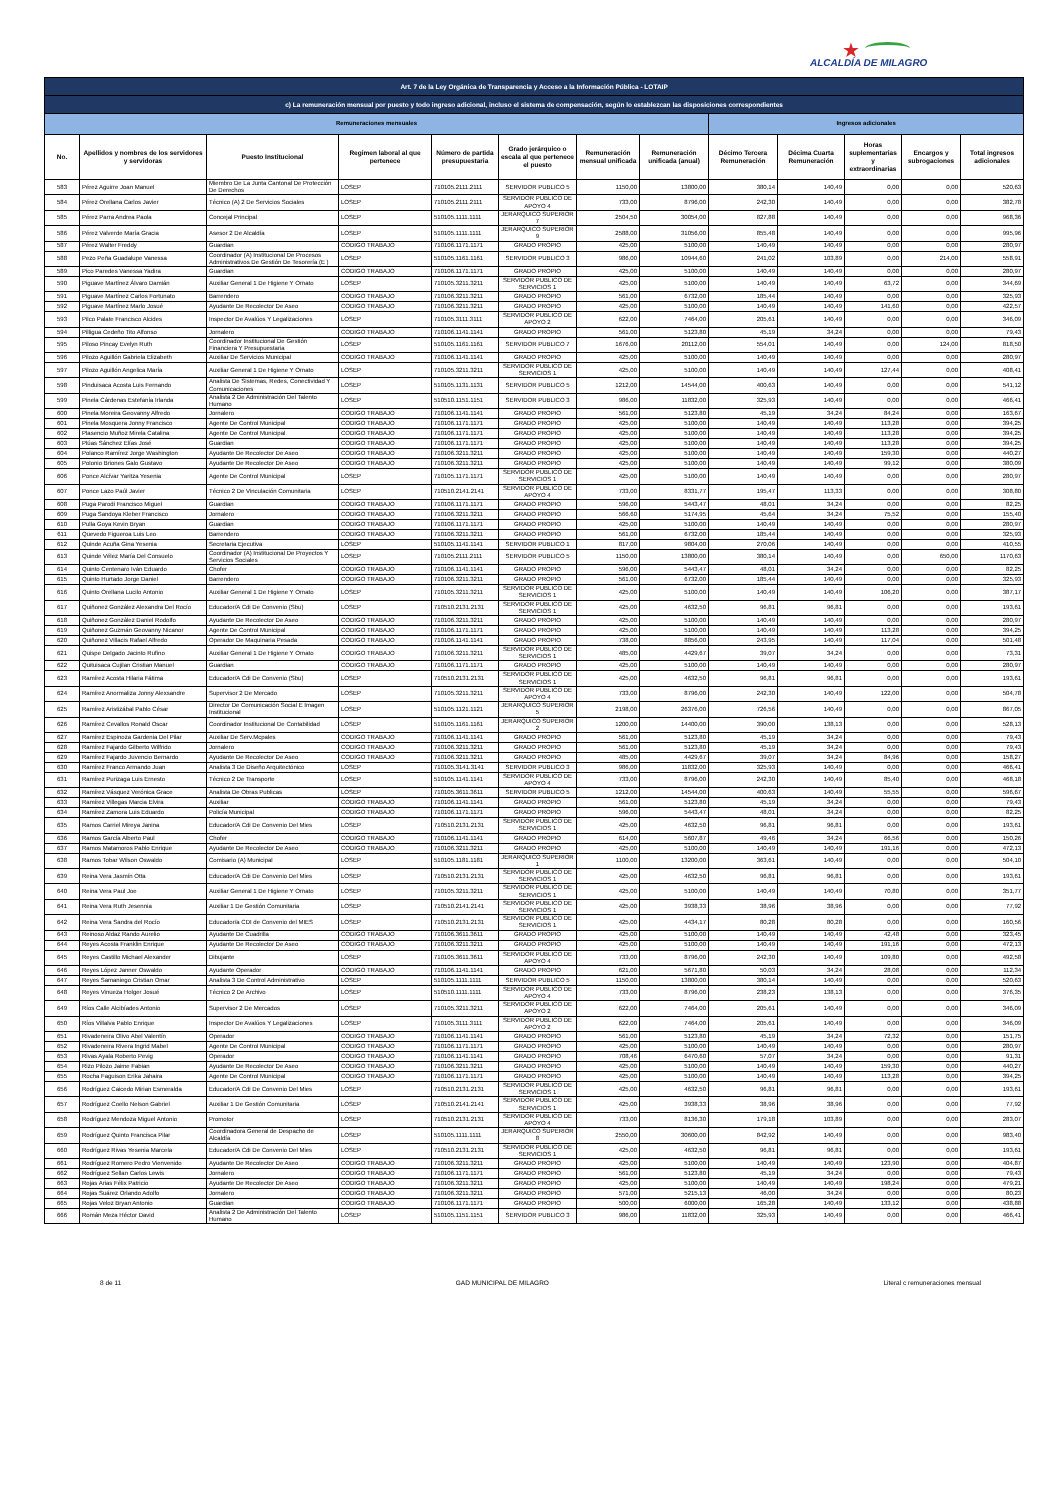★
ALCALDÍA DE MILAGRO
| Art. 7 de la Ley Orgánica de Transparencia y Acceso a la Información Pública - LOTAIP | | | | | | | | | | | | |
| --- | --- | --- | --- | --- | --- | --- | --- | --- | --- | --- | --- | --- |
| c) La remuneración mensual por puesto y todo ingreso adicional, incluso el sistema de compensación, según lo establezcan las disposiciones correspondientes | | | | | | | | | | | | |
| Remuneraciones mensuales | | | | | | | | Ingresos adicionales | | | | |
| No. | Apellidos y nombres de los servidores y servidoras | Puesto Institucional | Regimen laboral al que pertenece | Número de partida presupuestaria | Grado jerárquico o escala al que pertenece el puesto | Remuneración mensual unificada | Remuneración unificada (anual) | Décimo Tercera Remuneración | Décima Cuarta Remuneración | Horas suplementarias y extraordinarias | Encargos y subrogaciones | Total ingresos adicionales |
| 583 | Pérez Aguirre Joan Manuel | Miembro De La Junta Cantonal De Protección De Derechos | LOSEP | 710105.2111.2111 | SERVIDOR PUBLICO 5 | 1150,00 | 13800,00 | 380,14 | 140,49 | 0,00 | 0,00 | 520,63 |
| 584 | Pérez Orellana Carlos Javier | Técnico (A) 2 De Servicios Sociales | LOSEP | 710105.2111.2111 | SERVIDOR PUBLICO DE APOYO 4 | 733,00 | 8796,00 | 242,30 | 140,49 | 0,00 | 0,00 | 382,78 |
| 585 | Pérez Parra Andrea Paola | Concejal Principal | LOSEP | 510105.1111.1111 | JERARQUICO SUPERIOR 7 | 2504,50 | 30054,00 | 827,88 | 140,49 | 0,00 | 0,00 | 968,36 |
| 586 | Pérez Valverde María Gracia | Asesor 2 De Alcaldía | LOSEP | 510105.1111.1111 | JERARQUICO SUPERIOR 9 | 2588,00 | 31056,00 | 855,48 | 140,49 | 0,00 | 0,00 | 995,96 |
| 587 | Pérez Walter Freddy | Guardian | CODIGO TRABAJO | 710106.1171.1171 | GRADO PROPIO | 425,00 | 5100,00 | 140,49 | 140,49 | 0,00 | 0,00 | 280,97 |
| 588 | Pezo Peña Guadalupe Vanessa | Coordinador (A) Institucional De Procesos Administrativos De Gestión De Tesorería (E ) | LOSEP | 510105.1161.1161 | SERVIDOR PUBLICO 3 | 986,00 | 10944,60 | 241,02 | 103,89 | 0,00 | 214,00 | 558,91 |
| 589 | Pico Paredes Vanessa Yadira | Guardian | CODIGO TRABAJO | 710106.1171.1171 | GRADO PROPIO | 425,00 | 5100,00 | 140,49 | 140,49 | 0,00 | 0,00 | 280,97 |
| 590 | Piguave Martínez Álvaro Damián | Auxiliar General 1 De Higiene Y Ornato | LOSEP | 710105.3211.3211 | SERVIDOR PUBLICO DE SERVICIOS 1 | 425,00 | 5100,00 | 140,49 | 140,49 | 63,72 | 0,00 | 344,69 |
| 591 | Piguave Martínez Carlos Fortunato | Barrendero | CODIGO TRABAJO | 710106.3211.3211 | GRADO PROPIO | 561,00 | 6732,00 | 185,44 | 140,49 | 0,00 | 0,00 | 325,93 |
| 592 | Piguave Martínez Marlo Josué | Ayudante De Recolector De Aseo | CODIGO TRABAJO | 710106.3211.3211 | GRADO PROPIO | 425,00 | 5100,00 | 140,49 | 140,49 | 141,60 | 0,00 | 422,57 |
| 593 | Pilco Palate Francisco Alcides | Inspector De Avalúos Y Legalizaciones | LOSEP | 710105.3111.3111 | SERVIDOR PUBLICO DE APOYO 2 | 622,00 | 7464,00 | 205,61 | 140,49 | 0,00 | 0,00 | 346,09 |
| 594 | Pilligua Cedeño Tito Alfonso | Jornalero | CODIGO TRABAJO | 710106.1141.1141 | GRADO PROPIO | 561,00 | 5123,80 | 45,19 | 34,24 | 0,00 | 0,00 | 79,43 |
| 595 | Piloso Pincay Evelyn Ruth | Coordinador Institucional De Gestión Financiera Y Presupuestaria | LOSEP | 510105.1161.1161 | SERVIDOR PUBLICO 7 | 1676,00 | 20112,00 | 554,01 | 140,49 | 0,00 | 124,00 | 818,50 |
| 596 | Pilozo Aguillón Gabriela Elizabeth | Auxiliar De Servicios Municipal | CODIGO TRABAJO | 710106.1141.1141 | GRADO PROPIO | 425,00 | 5100,00 | 140,49 | 140,49 | 0,00 | 0,00 | 280,97 |
| 597 | Pilozo Aguillón Angelica María | Auxiliar General 1 De Higiene Y Ornato | LOSEP | 710105.3211.3211 | SERVIDOR PUBLICO DE SERVICIOS 1 | 425,00 | 5100,00 | 140,49 | 140,49 | 127,44 | 0,00 | 408,41 |
| 598 | Pinduisaca Acosta Luis Fernando | Analista De Sistemas, Redes, Conectividad Y Comunicaciones | LOSEP | 510105.1131.1131 | SERVIDOR PUBLICO 5 | 1212,00 | 14544,00 | 400,63 | 140,49 | 0,00 | 0,00 | 541,12 |
| 599 | Pinela Cárdenas Estefanía Irlanda | Analista 2 De Administración Del Talento Humano | LOSEP | 510510.1151.1151 | SERVIDOR PUBLICO 3 | 986,00 | 11832,00 | 325,93 | 140,49 | 0,00 | 0,00 | 466,41 |
| 600 | Pinela Moreira Geovanny Alfredo | Jornalero | CODIGO TRABAJO | 710106.1141.1141 | GRADO PROPIO | 561,00 | 5123,80 | 45,19 | 34,24 | 84,24 | 0,00 | 163,67 |
| 601 | Pinela Mosquera Jonny Francisco | Agente De Control Municipal | CODIGO TRABAJO | 710106.1171.1171 | GRADO PROPIO | 425,00 | 5100,00 | 140,49 | 140,49 | 113,28 | 0,00 | 394,25 |
| 602 | Plasencio Muñoz Mirela Catalina | Agente De Control Municipal | CODIGO TRABAJO | 710106.1171.1171 | GRADO PROPIO | 425,00 | 5100,00 | 140,49 | 140,49 | 113,28 | 0,00 | 394,25 |
| 603 | Plúas Sánchez Elías José | Guardian | CODIGO TRABAJO | 710106.1171.1171 | GRADO PROPIO | 425,00 | 5100,00 | 140,49 | 140,49 | 113,28 | 0,00 | 394,25 |
| 604 | Polanco Ramírez Jorge Washington | Ayudante De Recolector De Aseo | CODIGO TRABAJO | 710106.3211.3211 | GRADO PROPIO | 425,00 | 5100,00 | 140,49 | 140,49 | 159,30 | 0,00 | 440,27 |
| 605 | Polonio Briones Galo Gustavo | Ayudante De Recolector De Aseo | CODIGO TRABAJO | 710106.3211.3211 | GRADO PROPIO | 425,00 | 5100,00 | 140,49 | 140,49 | 99,12 | 0,00 | 380,09 |
| 606 | Ponce Alcívar Yaritza Yesenia | Agente De Control Municipal | LOSEP | 710105.1171.1171 | SERVIDOR PUBLICO DE SERVICIOS 1 | 425,00 | 5100,00 | 140,49 | 140,49 | 0,00 | 0,00 | 280,97 |
| 607 | Ponce Lazo Paúl Javier | Técnico 2 De Vinculación Comunitaria | LOSEP | 710510.2141.2141 | SERVIDOR PUBLICO DE APOYO 4 | 733,00 | 8331,77 | 195,47 | 113,33 | 0,00 | 0,00 | 308,80 |
| 608 | Puga Parodi Francisco Miguel | Guardian | CODIGO TRABAJO | 710106.1171.1171 | GRADO PROPIO | 596,00 | 5443,47 | 48,01 | 34,24 | 0,00 | 0,00 | 82,25 |
| 609 | Puga Sandoya Kleber Francisco | Jornalero | CODIGO TRABAJO | 710106.3211.3211 | GRADO PROPIO | 566,60 | 5174,95 | 45,64 | 34,24 | 75,52 | 0,00 | 155,40 |
| 610 | Pulla Goya Kevin Bryan | Guardian | CODIGO TRABAJO | 710106.1171.1171 | GRADO PROPIO | 425,00 | 5100,00 | 140,49 | 140,49 | 0,00 | 0,00 | 280,97 |
| 611 | Quevedo Figueroa Luis Leo | Barrendero | CODIGO TRABAJO | 710106.3211.3211 | GRADO PROPIO | 561,00 | 6732,00 | 185,44 | 140,49 | 0,00 | 0,00 | 325,93 |
| 612 | Quinde Acuña Gina Yesenia | Secretaria Ejecutiva | LOSEP | 510105.1141.1141 | SERVIDOR PUBLICO 1 | 817,00 | 9804,00 | 270,06 | 140,49 | 0,00 | 0,00 | 410,55 |
| 613 | Quinde Vélez María Del Consuelo | Coordinador (A) Institucional De Proyectos Y Servicios Sociales | LOSEP | 710105.2111.2111 | SERVIDOR PUBLICO 5 | 1150,00 | 13800,00 | 380,14 | 140,49 | 0,00 | 650,00 | 1170,63 |
| 614 | Quinto Centenaro Iván Eduardo | Chofer | CODIGO TRABAJO | 710106.1141.1141 | GRADO PROPIO | 596,00 | 5443,47 | 48,01 | 34,24 | 0,00 | 0,00 | 82,25 |
| 615 | Quinto Hurtado Jorge Daniel | Barrendero | CODIGO TRABAJO | 710106.3211.3211 | GRADO PROPIO | 561,00 | 6732,00 | 185,44 | 140,49 | 0,00 | 0,00 | 325,93 |
| 616 | Quinto Orellana Lucilo Antonio | Auxiliar General 1 De Higiene Y Ornato | LOSEP | 710105.3211.3211 | SERVIDOR PUBLICO DE SERVICIOS 1 | 425,00 | 5100,00 | 140,49 | 140,49 | 106,20 | 0,00 | 387,17 |
| 617 | Quiñonez González Alexandra Del Rocío | Educador/A Cdi De Convenio (Sbu) | LOSEP | 710510.2131.2131 | SERVIDOR PUBLICO DE SERVICIOS 1 | 425,00 | 4632,50 | 96,81 | 96,81 | 0,00 | 0,00 | 193,61 |
| 618 | Quiñonez González Daniel Rodolfo | Ayudante De Recolector De Aseo | CODIGO TRABAJO | 710106.3211.3211 | GRADO PROPIO | 425,00 | 5100,00 | 140,49 | 140,49 | 0,00 | 0,00 | 280,97 |
| 619 | Quiñonez Guzmán Geovanny Nicanor | Agente De Control Municipal | CODIGO TRABAJO | 710106.1171.1171 | GRADO PROPIO | 425,00 | 5100,00 | 140,49 | 140,49 | 113,28 | 0,00 | 394,25 |
| 620 | Quiñonez Villacis Rafael Alfredo | Operador De Maquinaria Pesada | CODIGO TRABAJO | 710106.1141.1141 | GRADO PROPIO | 738,00 | 8856,00 | 243,95 | 140,49 | 117,04 | 0,00 | 501,48 |
| 621 | Quispe Delgado Jacinto Rufino | Auxiliar General 1 De Higiene Y Ornato | CODIGO TRABAJO | 710106.3211.3211 | SERVIDOR PUBLICO DE SERVICIOS 1 | 485,00 | 4429,67 | 39,07 | 34,24 | 0,00 | 0,00 | 73,31 |
| 622 | Quituisaca Cujilan Cristian Manuel | Guardian | CODIGO TRABAJO | 710106.1171.1171 | GRADO PROPIO | 425,00 | 5100,00 | 140,49 | 140,49 | 0,00 | 0,00 | 280,97 |
| 623 | Ramírez Acosta Hilaria Fátima | Educador/A Cdi De Convenio (Sbu) | LOSEP | 710510.2131.2131 | SERVIDOR PUBLICO DE SERVICIOS 1 | 425,00 | 4632,50 | 96,81 | 96,81 | 0,00 | 0,00 | 193,61 |
| 624 | Ramírez Anormaliza Jonny Alexsandre | Supervisor 2 De Mercado | LOSEP | 710105.3211.3211 | SERVIDOR PUBLICO DE APOYO 4 | 733,00 | 8796,00 | 242,30 | 140,49 | 122,00 | 0,00 | 504,78 |
| 625 | Ramírez Aristizábal Pablo César | Director De Comunicación Social E Imagen Institucional | LOSEP | 510105.1121.1121 | JERARQUICO SUPERIOR 5 | 2198,00 | 26376,00 | 726,56 | 140,49 | 0,00 | 0,00 | 867,05 |
| 626 | Ramírez Cevallos Ronald Oscar | Coordinador Institucional De Contabilidad | LOSEP | 510105.1161.1161 | JERARQUICO SUPERIOR 2 | 1200,00 | 14400,00 | 390,00 | 138,13 | 0,00 | 0,00 | 528,13 |
| 627 | Ramírez Espinoza Gardenia Del Pilar | Auxiliar De Serv.Mcpales | CODIGO TRABAJO | 710106.1141.1141 | GRADO PROPIO | 561,00 | 5123,80 | 45,19 | 34,24 | 0,00 | 0,00 | 79,43 |
| 628 | Ramírez Fajardo Gilberto Wilfrido | Jornalero | CODIGO TRABAJO | 710106.3211.3211 | GRADO PROPIO | 561,00 | 5123,80 | 45,19 | 34,24 | 0,00 | 0,00 | 79,43 |
| 629 | Ramírez Fajardo Juvencio Bernardo | Ayudante De Recolector De Aseo | CODIGO TRABAJO | 710106.3211.3211 | GRADO PROPIO | 485,00 | 4429,67 | 39,07 | 34,24 | 84,96 | 0,00 | 158,27 |
| 630 | Ramírez Franco Armando Juan | Analista 3 De Diseño Arquitectónico | LOSEP | 710105.3141.3141 | SERVIDOR PUBLICO 3 | 986,00 | 11832,00 | 325,93 | 140,49 | 0,00 | 0,00 | 466,41 |
| 631 | Ramírez Purizaga Luis Ernesto | Técnico 2 De Transporte | LOSEP | 510105.1141.1141 | SERVIDOR PUBLICO DE APOYO 4 | 733,00 | 8796,00 | 242,30 | 140,49 | 85,40 | 0,00 | 468,18 |
| 632 | Ramírez Vásquez Verónica Grace | Analista De Obras Publicas | LOSEP | 710105.3611.3611 | SERVIDOR PUBLICO 5 | 1212,00 | 14544,00 | 400,63 | 140,49 | 55,55 | 0,00 | 596,67 |
| 633 | Ramírez Villegas Marcia Elvira | Auxiliar | CODIGO TRABAJO | 710106.1141.1141 | GRADO PROPIO | 561,00 | 5123,80 | 45,19 | 34,24 | 0,00 | 0,00 | 79,43 |
| 634 | Ramírez Zamora Luis Eduardo | Policía Municipal | CODIGO TRABAJO | 710106.1171.1171 | GRADO PROPIO | 596,00 | 5443,47 | 48,01 | 34,24 | 0,00 | 0,00 | 82,25 |
| 635 | Ramos Carriel Mireya Janina | Educador/A Cdi De Convenio Del Mies | LOSEP | 710510.2131.2131 | SERVIDOR PUBLICO DE SERVICIOS 1 | 425,00 | 4632,50 | 96,81 | 96,81 | 0,00 | 0,00 | 193,61 |
| 636 | Ramos García Alberto Paul | Chofer | CODIGO TRABAJO | 710106.1141.1141 | GRADO PROPIO | 614,00 | 5607,87 | 49,46 | 34,24 | 66,56 | 0,00 | 150,26 |
| 637 | Ramos Matamoros Pablo Enrique | Ayudante De Recolector De Aseo | CODIGO TRABAJO | 710106.3211.3211 | GRADO PROPIO | 425,00 | 5100,00 | 140,49 | 140,49 | 191,16 | 0,00 | 472,13 |
| 638 | Ramos Tobar Wilson Oswaldo | Comisario (A) Municipal | LOSEP | 510105.1181.1181 | JERARQUICO SUPERIOR 1 | 1100,00 | 13200,00 | 363,61 | 140,49 | 0,00 | 0,00 | 504,10 |
| 639 | Reina Vera Jasmín Otta | Educador/A Cdi De Convenio Del Mies | LOSEP | 710510.2131.2131 | SERVIDOR PUBLICO DE SERVICIOS 1 | 425,00 | 4632,50 | 96,81 | 96,81 | 0,00 | 0,00 | 193,61 |
| 640 | Reina Vera Paul Joe | Auxiliar General 1 De Higiene Y Ornato | LOSEP | 710105.3211.3211 | SERVIDOR PUBLICO DE SERVICIOS 1 | 425,00 | 5100,00 | 140,49 | 140,49 | 70,80 | 0,00 | 351,77 |
| 641 | Reina Vera Ruth Jesennia | Auxiliar 1 De Gestión Comunitaria | LOSEP | 710510.2141.2141 | SERVIDOR PUBLICO DE SERVICIOS 1 | 425,00 | 3938,33 | 38,96 | 38,96 | 0,00 | 0,00 | 77,92 |
| 642 | Reina Vera Sandra del Rocío | Educador/a CDI de Convenio del MIES | LOSEP | 710510.2131.2131 | SERVIDOR PUBLICO DE SERVICIOS 1 | 425,00 | 4434,17 | 80,28 | 80,28 | 0,00 | 0,00 | 160,56 |
| 643 | Reinoso Aldaz Rando Aurelio | Ayudante De Cuadrilla | CODIGO TRABAJO | 710106.3611.3611 | GRADO PROPIO | 425,00 | 5100,00 | 140,49 | 140,49 | 42,48 | 0,00 | 323,45 |
| 644 | Reyes Acosta Franklin Enrique | Ayudante De Recolector De Aseo | CODIGO TRABAJO | 710106.3211.3211 | GRADO PROPIO | 425,00 | 5100,00 | 140,49 | 140,49 | 191,16 | 0,00 | 472,13 |
| 645 | Reyes Castillo Michael Alexander | Dibujante | LOSEP | 710105.3611.3611 | SERVIDOR PUBLICO DE APOYO 4 | 733,00 | 8796,00 | 242,30 | 140,49 | 109,80 | 0,00 | 492,58 |
| 646 | Reyes López Janner Oswaldo | Ayudante Operador | CODIGO TRABAJO | 710106.1141.1141 | GRADO PROPIO | 621,00 | 5671,80 | 50,03 | 34,24 | 28,08 | 0,00 | 112,34 |
| 647 | Reyes Samaniego Cristian Omar | Analista 3 De Control Administrativo | LOSEP | 510105.1111.1111 | SERVIDOR PUBLICO 5 | 1150,00 | 13800,00 | 380,14 | 140,49 | 0,00 | 0,00 | 520,63 |
| 648 | Reyes Vinueza Holger Josué | Técnico 2 De Archivo | LOSEP | 510510.1111.1111 | SERVIDOR PUBLICO DE APOYO 4 | 733,00 | 8796,00 | 238,23 | 138,13 | 0,00 | 0,00 | 376,35 |
| 649 | Ríos Calle Alcibíades Antonio | Supervisor 2 De Mercados | LOSEP | 710105.3211.3211 | SERVIDOR PUBLICO DE APOYO 2 | 622,00 | 7464,00 | 205,61 | 140,49 | 0,00 | 0,00 | 346,09 |
| 650 | Ríos Villalva Pablo Enrique | Inspector De Avalúos Y Legalizaciones | LOSEP | 710105.3111.3111 | SERVIDOR PUBLICO DE APOYO 2 | 622,00 | 7464,00 | 205,61 | 140,49 | 0,00 | 0,00 | 346,09 |
| 651 | Rivadeneira Olivo Abel Valentín | Operador | CODIGO TRABAJO | 710106.1141.1141 | GRADO PROPIO | 561,00 | 5123,80 | 45,19 | 34,24 | 72,32 | 0,00 | 151,75 |
| 652 | Rivadeneira Rivera Ingrid Mabel | Agente De Control Municipal | CODIGO TRABAJO | 710106.1171.1171 | GRADO PROPIO | 425,00 | 5100,00 | 140,49 | 140,49 | 0,00 | 0,00 | 280,97 |
| 653 | Rivas Ayala Roberto Pevig | Operador | CODIGO TRABAJO | 710106.1141.1141 | GRADO PROPIO | 708,46 | 6470,60 | 57,07 | 34,24 | 0,00 | 0,00 | 91,31 |
| 654 | Rizo Pilozo Jaime Fabian | Ayudante De Recolector De Aseo | CODIGO TRABAJO | 710106.3211.3211 | GRADO PROPIO | 425,00 | 5100,00 | 140,49 | 140,49 | 159,30 | 0,00 | 440,27 |
| 655 | Rocha Faguison Erika Jahaira | Agente De Control Municipal | CODIGO TRABAJO | 710106.1171.1171 | GRADO PROPIO | 425,00 | 5100,00 | 140,49 | 140,49 | 113,28 | 0,00 | 394,25 |
| 656 | Rodríguez Caicedo Mirian Esmeralda | Educador/A Cdi De Convenio Del Mies | LOSEP | 710510.2131.2131 | SERVIDOR PUBLICO DE SERVICIOS 1 | 425,00 | 4632,50 | 96,81 | 96,81 | 0,00 | 0,00 | 193,61 |
| 657 | Rodríguez Coello Nelson Gabriel | Auxiliar 1 De Gestión Comunitaria | LOSEP | 710510.2141.2141 | SERVIDOR PUBLICO DE SERVICIOS 1 | 425,00 | 3938,33 | 38,96 | 38,96 | 0,00 | 0,00 | 77,92 |
| 658 | Rodríguez Mendoza Miguel Antonio | Promotor | LOSEP | 710510.2131.2131 | SERVIDOR PUBLICO DE APOYO 4 | 733,00 | 8136,30 | 179,18 | 103,89 | 0,00 | 0,00 | 283,07 |
| 659 | Rodríguez Quinto Francisca Pilar | Coordinadora General de Despacho de Alcaldía | LOSEP | 510105.1111.1111 | JERARQUICO SUPERIOR 8 | 2550,00 | 30600,00 | 842,92 | 140,49 | 0,00 | 0,00 | 983,40 |
| 660 | Rodríguez Rivas Yesenia Marcela | Educador/A Cdi De Convenio Del Mies | LOSEP | 710510.2131.2131 | SERVIDOR PUBLICO DE SERVICIOS 1 | 425,00 | 4632,50 | 96,81 | 96,81 | 0,00 | 0,00 | 193,61 |
| 661 | Rodríguez Romero Pedro Vienvenido | Ayudante De Recolector De Aseo | CODIGO TRABAJO | 710106.3211.3211 | GRADO PROPIO | 425,00 | 5100,00 | 140,49 | 140,49 | 123,90 | 0,00 | 404,87 |
| 662 | Rodríguez Sellan Carlos Lewis | Jornalero | CODIGO TRABAJO | 710106.1171.1171 | GRADO PROPIO | 561,00 | 5123,80 | 45,19 | 34,24 | 0,00 | 0,00 | 79,43 |
| 663 | Rojas Arias Félix Patricio | Ayudante De Recolector De Aseo | CODIGO TRABAJO | 710106.3211.3211 | GRADO PROPIO | 425,00 | 5100,00 | 140,49 | 140,49 | 198,24 | 0,00 | 479,21 |
| 664 | Rojas Suárez Orlando Adolfo | Jornalero | CODIGO TRABAJO | 710106.3211.3211 | GRADO PROPIO | 571,00 | 5215,13 | 46,00 | 34,24 | 0,00 | 0,00 | 80,23 |
| 665 | Rojas Veloz Bryan Antonio | Guardian | CODIGO TRABAJO | 710106.1171.1171 | GRADO PROPIO | 500,00 | 6000,00 | 165,28 | 140,49 | 133,12 | 0,00 | 438,88 |
| 666 | Román Meza Héctor David | Analista 2 De Administración Del Talento Humano | LOSEP | 510105.1151.1151 | SERVIDOR PUBLICO 3 | 986,00 | 11832,00 | 325,93 | 140,49 | 0,00 | 0,00 | 466,41 |
8 de 11 GAD MUNICIPAL DE MILAGRO Literal c remuneraciones mensual